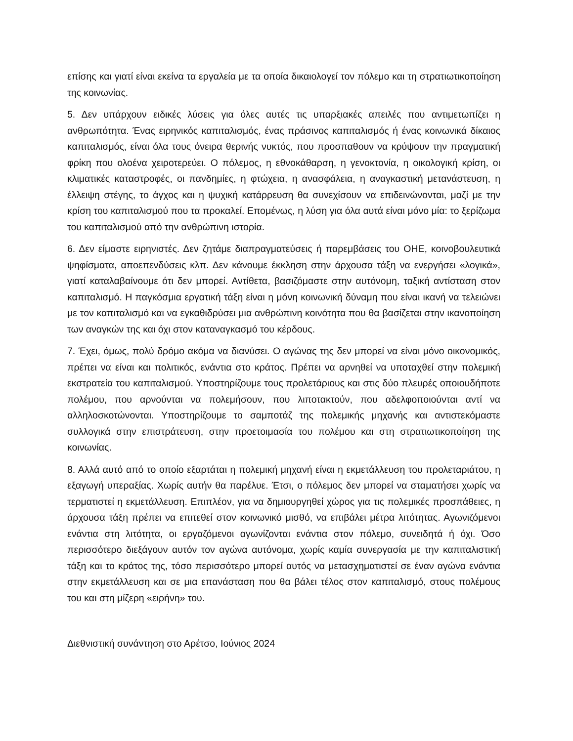επίσης και γιατί είναι εκείνα τα εργαλεία με τα οποία δικαιολογεί τον πόλεμο και τη στρατιωτικοποίηση της κοινωνίας.
5. Δεν υπάρχουν ειδικές λύσεις για όλες αυτές τις υπαρξιακές απειλές που αντιμετωπίζει η ανθρωπότητα. Ένας ειρηνικός καπιταλισμός, ένας πράσινος καπιταλισμός ή ένας κοινωνικά δίκαιος καπιταλισμός, είναι όλα τους όνειρα θερινής νυκτός, που προσπαθουν να κρύψουν την πραγματική φρίκη που ολοένα χειροτερεύει. Ο πόλεμος, η εθνοκάθαρση, η γενοκτονία, η οικολογική κρίση, οι κλιματικές καταστροφές, οι πανδημίες, η φτώχεια, η ανασφάλεια, η αναγκαστική μετανάστευση, η έλλειψη στέγης, το άγχος και η ψυχική κατάρρευση θα συνεχίσουν να επιδεινώνονται, μαζί με την κρίση του καπιταλισμού που τα προκαλεί. Επομένως, η λύση για όλα αυτά είναι μόνο μία: το ξερίζωμα του καπιταλισμού από την ανθρώπινη ιστορία.
6. Δεν είμαστε ειρηνιστές. Δεν ζητάμε διαπραγματεύσεις ή παρεμβάσεις του ΟΗΕ, κοινοβουλευτικά ψηφίσματα, αποεπενδύσεις κλπ. Δεν κάνουμε έκκληση στην άρχουσα τάξη να ενεργήσει «λογικά», γιατί καταλαβαίνουμε ότι δεν μπορεί. Αντίθετα, βασιζόμαστε στην αυτόνομη, ταξική αντίσταση στον καπιταλισμό. Η παγκόσμια εργατική τάξη είναι η μόνη κοινωνική δύναμη που είναι ικανή να τελειώνει με τον καπιταλισμό και να εγκαθιδρύσει μια ανθρώπινη κοινότητα που θα βασίζεται στην ικανοποίηση των αναγκών της και όχι στον καταναγκασμό του κέρδους.
7. Έχει, όμως, πολύ δρόμο ακόμα να διανύσει. Ο αγώνας της δεν μπορεί να είναι μόνο οικονομικός, πρέπει να είναι και πολιτικός, ενάντια στο κράτος. Πρέπει να αρνηθεί να υποταχθεί στην πολεμική εκστρατεία του καπιταλισμού. Υποστηρίζουμε τους προλετάριους και στις δύο πλευρές οποιουδήποτε πολέμου, που αρνούνται να πολεμήσουν, που λιποτακτούν, που αδελφοποιούνται αντί να αλληλοσκοτώνονται. Υποστηρίζουμε το σαμποτάζ της πολεμικής μηχανής και αντιστεκόμαστε συλλογικά στην επιστράτευση, στην προετοιμασία του πολέμου και στη στρατιωτικοποίηση της κοινωνίας.
8. Αλλά αυτό από το οποίο εξαρτάται η πολεμική μηχανή είναι η εκμετάλλευση του προλεταριάτου, η εξαγωγή υπεραξίας. Χωρίς αυτήν θα παρέλυε. Έτσι, ο πόλεμος δεν μπορεί να σταματήσει χωρίς να τερματιστεί η εκμετάλλευση. Επιπλέον, για να δημιουργηθεί χώρος για τις πολεμικές προσπάθειες, η άρχουσα τάξη πρέπει να επιτεθεί στον κοινωνικό μισθό, να επιβάλει μέτρα λιτότητας. Αγωνιζόμενοι ενάντια στη λιτότητα, οι εργαζόμενοι αγωνίζονται ενάντια στον πόλεμο, συνειδητά ή όχι. Όσο περισσότερο διεξάγουν αυτόν τον αγώνα αυτόνομα, χωρίς καμία συνεργασία με την καπιταλιστική τάξη και το κράτος της, τόσο περισσότερο μπορεί αυτός να μετασχηματιστεί σε έναν αγώνα ενάντια στην εκμετάλλευση και σε μια επανάσταση που θα βάλει τέλος στον καπιταλισμό, στους πολέμους του και στη μίζερη «ειρήνη» του.
Διεθνιστική συνάντηση στο Αρέτσο, Ιούνιος 2024